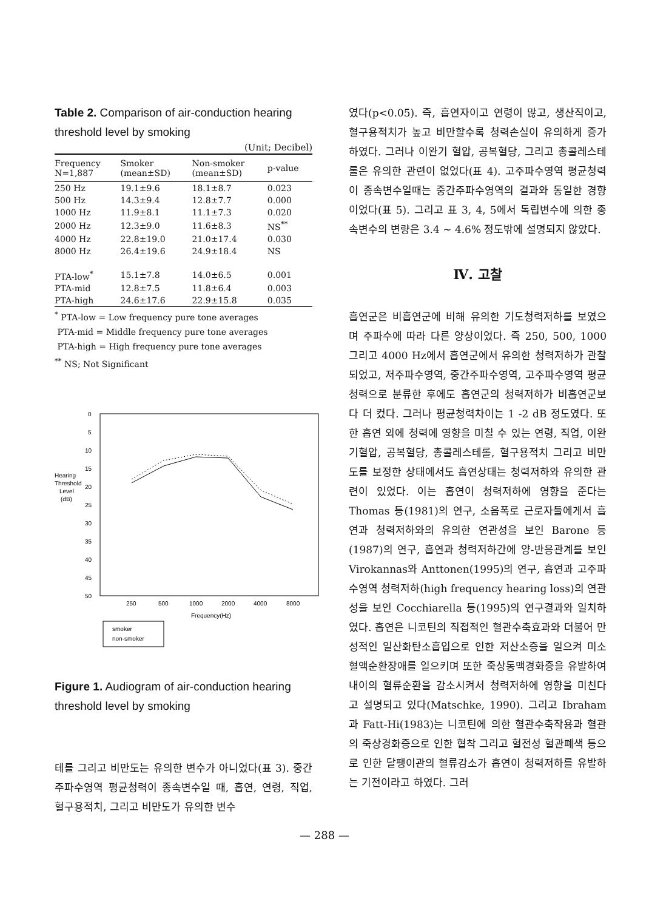Table 2. Comparison of air-conduction hearing threshold level by smoking
(Unit; Decibel)
| Frequency N=1,887 | Smoker (mean±SD) | Non-smoker (mean±SD) | p-value |
| --- | --- | --- | --- |
| 250 Hz | 19.1±9.6 | 18.1±8.7 | 0.023 |
| 500 Hz | 14.3±9.4 | 12.8±7.7 | 0.000 |
| 1000 Hz | 11.9±8.1 | 11.1±7.3 | 0.020 |
| 2000 Hz | 12.3±9.0 | 11.6±8.3 | NS<sup>**</sup> |
| 4000 Hz | 22.8±19.0 | 21.0±17.4 | 0.030 |
| 8000 Hz | 26.4±19.6 | 24.9±18.4 | NS |
| PTA-low<sup>*</sup> | 15.1±7.8 | 14.0±6.5 | 0.001 |
| PTA-mid | 12.8±7.5 | 11.8±6.4 | 0.003 |
| PTA-high | 24.6±17.6 | 22.9±15.8 | 0.035 |
<sup>*</sup> PTA-low = Low frequency pure tone averages
PTA-mid = Middle frequency pure tone averages
PTA-high = High frequency pure tone averages
<sup>**</sup> NS; Not Significant
0
5
10
15
20
25
30
35
40
45
50
Hearing
Threshold
Level
(dB)
250
500
1000
2000
4000
8000
Frequency(Hz)
smoker
non-smoker
Figure 1. Audiogram of air-conduction hearing threshold level by smoking
테를 그리고 비만도는 유의한 변수가 아니었다(표 3). 중간주파수영역 평균청력이 종속변수일 때, 흡연, 연령, 직업, 혈구용적치, 그리고 비만도가 유의한 변수
였다(p<0.05). 즉, 흡연자이고 연령이 많고, 생산직이고, 혈구용적치가 높고 비만할수록 청력손실이 유의하게 증가하였다. 그러나 이완기 혈압, 공복혈당, 그리고 총콜레스테롤은 유의한 관련이 없었다(표 4). 고주파수영역 평균청력이 종속변수일때는 중간주파수영역의 결과와 동일한 경향이었다(표 5). 그리고 표 3, 4, 5에서 독립변수에 의한 종속변수의 변량은 3.4 ~ 4.6% 정도밖에 설명되지 않았다.
Ⅳ. 고찰
흡연군은 비흡연군에 비해 유의한 기도청력저하를 보였으며 주파수에 따라 다른 양상이었다. 즉 250, 500, 1000 그리고 4000 Hz에서 흡연군에서 유의한 청력저하가 관찰되었고, 저주파수영역, 중간주파수영역, 고주파수영역 평균청력으로 분류한 후에도 흡연군의 청력저하가 비흡연군보다 더 컸다. 그러나 평균청력차이는 1 -2 dB 정도였다. 또한 흡연 외에 청력에 영향을 미칠 수 있는 연령, 직업, 이완기혈압, 공복혈당, 총콜레스테롤, 혈구용적치 그리고 비만도를 보정한 상태에서도 흡연상태는 청력저하와 유의한 관련이 있었다. 이는 흡연이 청력저하에 영향을 준다는 Thomas 등(1981)의 연구, 소음폭로 근로자들에게서 흡연과 청력저하와의 유의한 연관성을 보인 Barone 등(1987)의 연구, 흡연과 청력저하간에 양-반응관계를 보인 Virokannas와 Anttonen(1995)의 연구, 흡연과 고주파수영역 청력저하(high frequency hearing loss)의 연관성을 보인 Cocchiarella 등(1995)의 연구결과와 일치하였다. 흡연은 니코틴의 직접적인 혈관수축효과와 더불어 만성적인 일산화탄소흡입으로 인한 저산소증을 일으켜 미소혈액순환장애를 일으키며 또한 죽상동맥경화증을 유발하여 내이의 혈류순환을 감소시켜서 청력저하에 영향을 미친다고 설명되고 있다(Matschke, 1990). 그리고 Ibraham과 Fatt-Hi(1983)는 니코틴에 의한 혈관수축작용과 혈관의 죽상경화증으로 인한 협착 그리고 혈전성 혈관폐색 등으로 인한 달팽이관의 혈류감소가 흡연이 청력저하를 유발하는 기전이라고 하였다. 그러
— 288 —